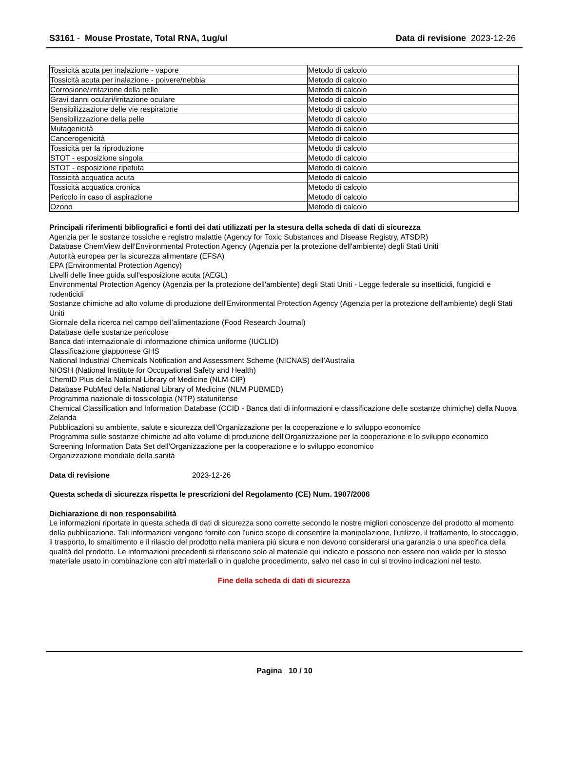S3161 - Mouse Prostate, Total RNA, 1ug/ul
Data di revisione 2023-12-26
| Tossicità acuta per inalazione - vapore | Metodo di calcolo |
| Tossicità acuta per inalazione - polvere/nebbia | Metodo di calcolo |
| Corrosione/irritazione della pelle | Metodo di calcolo |
| Gravi danni oculari/irritazione oculare | Metodo di calcolo |
| Sensibilizzazione delle vie respiratorie | Metodo di calcolo |
| Sensibilizzazione della pelle | Metodo di calcolo |
| Mutagenicità | Metodo di calcolo |
| Cancerogenicità | Metodo di calcolo |
| Tossicità per la riproduzione | Metodo di calcolo |
| STOT - esposizione singola | Metodo di calcolo |
| STOT - esposizione ripetuta | Metodo di calcolo |
| Tossicità acquatica acuta | Metodo di calcolo |
| Tossicità acquatica cronica | Metodo di calcolo |
| Pericolo in caso di aspirazione | Metodo di calcolo |
| Ozono | Metodo di calcolo |
Principali riferimenti bibliografici e fonti dei dati utilizzati per la stesura della scheda di dati di sicurezza
Agenzia per le sostanze tossiche e registro malattie (Agency for Toxic Substances and Disease Registry, ATSDR)
Database ChemView dell'Environmental Protection Agency (Agenzia per la protezione dell'ambiente) degli Stati Uniti
Autorità europea per la sicurezza alimentare (EFSA)
EPA (Environmental Protection Agency)
Livelli delle linee guida sull'esposizione acuta (AEGL)
Environmental Protection Agency (Agenzia per la protezione dell'ambiente) degli Stati Uniti - Legge federale su insetticidi, fungicidi e rodenticidi
Sostanze chimiche ad alto volume di produzione dell'Environmental Protection Agency (Agenzia per la protezione dell'ambiente) degli Stati Uniti
Giornale della ricerca nel campo dell’alimentazione (Food Research Journal)
Database delle sostanze pericolose
Banca dati internazionale di informazione chimica uniforme (IUCLID)
Classificazione giapponese GHS
National Industrial Chemicals Notification and Assessment Scheme (NICNAS) dell’Australia
NIOSH (National Institute for Occupational Safety and Health)
ChemID Plus della National Library of Medicine (NLM CIP)
Database PubMed della National Library of Medicine (NLM PUBMED)
Programma nazionale di tossicologia (NTP) statunitense
Chemical Classification and Information Database (CCID - Banca dati di informazioni e classificazione delle sostanze chimiche) della Nuova Zelanda
Pubblicazioni su ambiente, salute e sicurezza dell'Organizzazione per la cooperazione e lo sviluppo economico
Programma sulle sostanze chimiche ad alto volume di produzione dell'Organizzazione per la cooperazione e lo sviluppo economico
Screening Information Data Set dell'Organizzazione per la cooperazione e lo sviluppo economico
Organizzazione mondiale della sanità
Data di revisione 2023-12-26
Questa scheda di sicurezza rispetta le prescrizioni del Regolamento (CE) Num. 1907/2006
Dichiarazione di non responsabilità
Le informazioni riportate in questa scheda di dati di sicurezza sono corrette secondo le nostre migliori conoscenze del prodotto al momento della pubblicazione. Tali informazioni vengono fornite con l'unico scopo di consentire la manipolazione, l'utilizzo, il trattamento, lo stoccaggio, il trasporto, lo smaltimento e il rilascio del prodotto nella maniera più sicura e non devono considerarsi una garanzia o una specifica della qualità del prodotto. Le informazioni precedenti si riferiscono solo al materiale qui indicato e possono non essere non valide per lo stesso materiale usato in combinazione con altri materiali o in qualche procedimento, salvo nel caso in cui si trovino indicazioni nel testo.
Fine della scheda di dati di sicurezza
Pagina 10 / 10